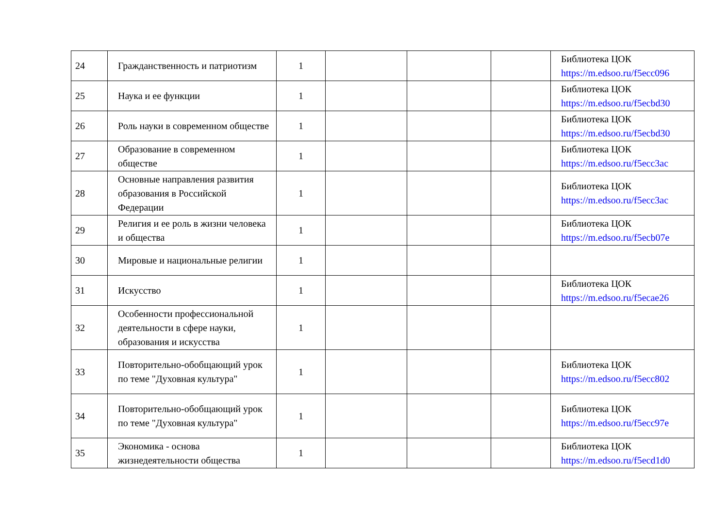| 24 | Гражданственность и патриотизм | 1 | | | | Библиотека ЦОК https://m.edsoo.ru/f5ecc096 |
| 25 | Наука и ее функции | 1 | | | | Библиотека ЦОК https://m.edsoo.ru/f5ecbd30 |
| 26 | Роль науки в современном обществе | 1 | | | | Библиотека ЦОК https://m.edsoo.ru/f5ecbd30 |
| 27 | Образование в современном обществе | 1 | | | | Библиотека ЦОК https://m.edsoo.ru/f5ecc3ac |
| 28 | Основные направления развития образования в Российской Федерации | 1 | | | | Библиотека ЦОК https://m.edsoo.ru/f5ecc3ac |
| 29 | Религия и ее роль в жизни человека и общества | 1 | | | | Библиотека ЦОК https://m.edsoo.ru/f5ecb07e |
| 30 | Мировые и национальные религии | 1 | | | | |
| 31 | Искусство | 1 | | | | Библиотека ЦОК https://m.edsoo.ru/f5ecae26 |
| 32 | Особенности профессиональной деятельности в сфере науки, образования и искусства | 1 | | | | |
| 33 | Повторительно-обобщающий урок по теме "Духовная культура" | 1 | | | | Библиотека ЦОК https://m.edsoo.ru/f5ecc802 |
| 34 | Повторительно-обобщающий урок по теме "Духовная культура" | 1 | | | | Библиотека ЦОК https://m.edsoo.ru/f5ecc97e |
| 35 | Экономика - основа жизнедеятельности общества | 1 | | | | Библиотека ЦОК https://m.edsoo.ru/f5ecd1d0 |